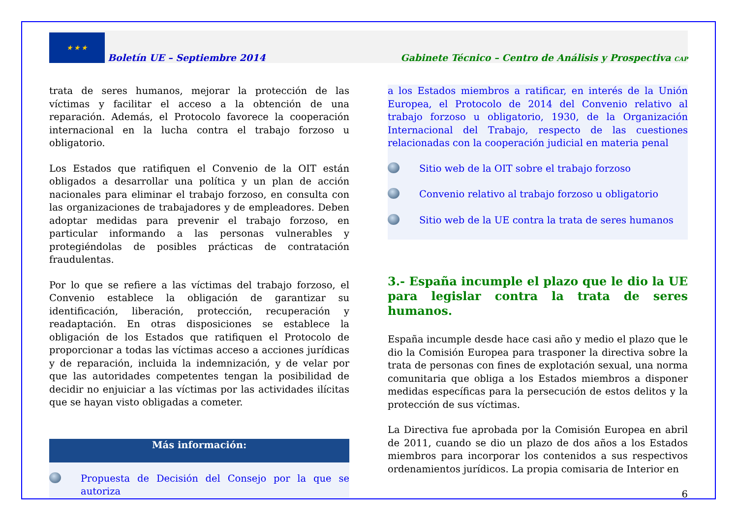★ ★ ★
Boletín UE – Septiembre 2014
Gabinete Técnico – Centro de Análisis y Prospectiva CAP
trata de seres humanos, mejorar la protección de las víctimas y facilitar el acceso a la obtención de una reparación. Además, el Protocolo favorece la cooperación internacional en la lucha contra el trabajo forzoso u obligatorio.
Los Estados que ratifiquen el Convenio de la OIT están obligados a desarrollar una política y un plan de acción nacionales para eliminar el trabajo forzoso, en consulta con las organizaciones de trabajadores y de empleadores. Deben adoptar medidas para prevenir el trabajo forzoso, en particular informando a las personas vulnerables y protegiéndolas de posibles prácticas de contratación fraudulentas.
Por lo que se refiere a las víctimas del trabajo forzoso, el Convenio establece la obligación de garantizar su identificación, liberación, protección, recuperación y readaptación. En otras disposiciones se establece la obligación de los Estados que ratifiquen el Protocolo de proporcionar a todas las víctimas acceso a acciones jurídicas y de reparación, incluida la indemnización, y de velar por que las autoridades competentes tengan la posibilidad de decidir no enjuiciar a las víctimas por las actividades ilícitas que se hayan visto obligadas a cometer.
Más información:
Propuesta de Decisión del Consejo por la que se autoriza
a los Estados miembros a ratificar, en interés de la Unión Europea, el Protocolo de 2014 del Convenio relativo al trabajo forzoso u obligatorio, 1930, de la Organización Internacional del Trabajo, respecto de las cuestiones relacionadas con la cooperación judicial en materia penal
Sitio web de la OIT sobre el trabajo forzoso
Convenio relativo al trabajo forzoso u obligatorio
Sitio web de la UE contra la trata de seres humanos
3.- España incumple el plazo que le dio la UE para legislar contra la trata de seres humanos.
España incumple desde hace casi año y medio el plazo que le dio la Comisión Europea para trasponer la directiva sobre la trata de personas con fines de explotación sexual, una norma comunitaria que obliga a los Estados miembros a disponer medidas específicas para la persecución de estos delitos y la protección de sus víctimas.
La Directiva fue aprobada por la Comisión Europea en abril de 2011, cuando se dio un plazo de dos años a los Estados miembros para incorporar los contenidos a sus respectivos ordenamientos jurídicos. La propia comisaria de Interior en
6